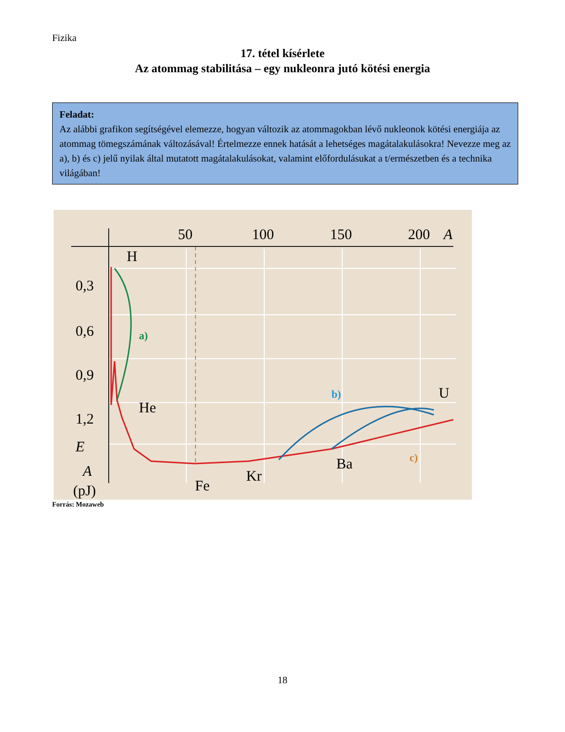Fizika
17. tétel kísérlete
Az atommag stabilitása – egy nukleonra jutó kötési energia
Feladat:
Az alábbi grafikon segítségével elemezze, hogyan változik az atommagokban lévő nukleonok kötési energiája az atommag tömegszámának változásával! Értelmezze ennek hatását a lehetséges magátalakulásokra! Nevezze meg az a), b) és c) jelű nyilak által mutatott magátalakulásokat, valamint előfordulásukat a t/ermészetben és a technika világában!
50
100
150
200
A
0,3
0,6
0,9
1,2
E
A
(pJ)
H
He
Fe
Kr
Ba
U
a)
b)
c)
Forrás: Mozaweb
18